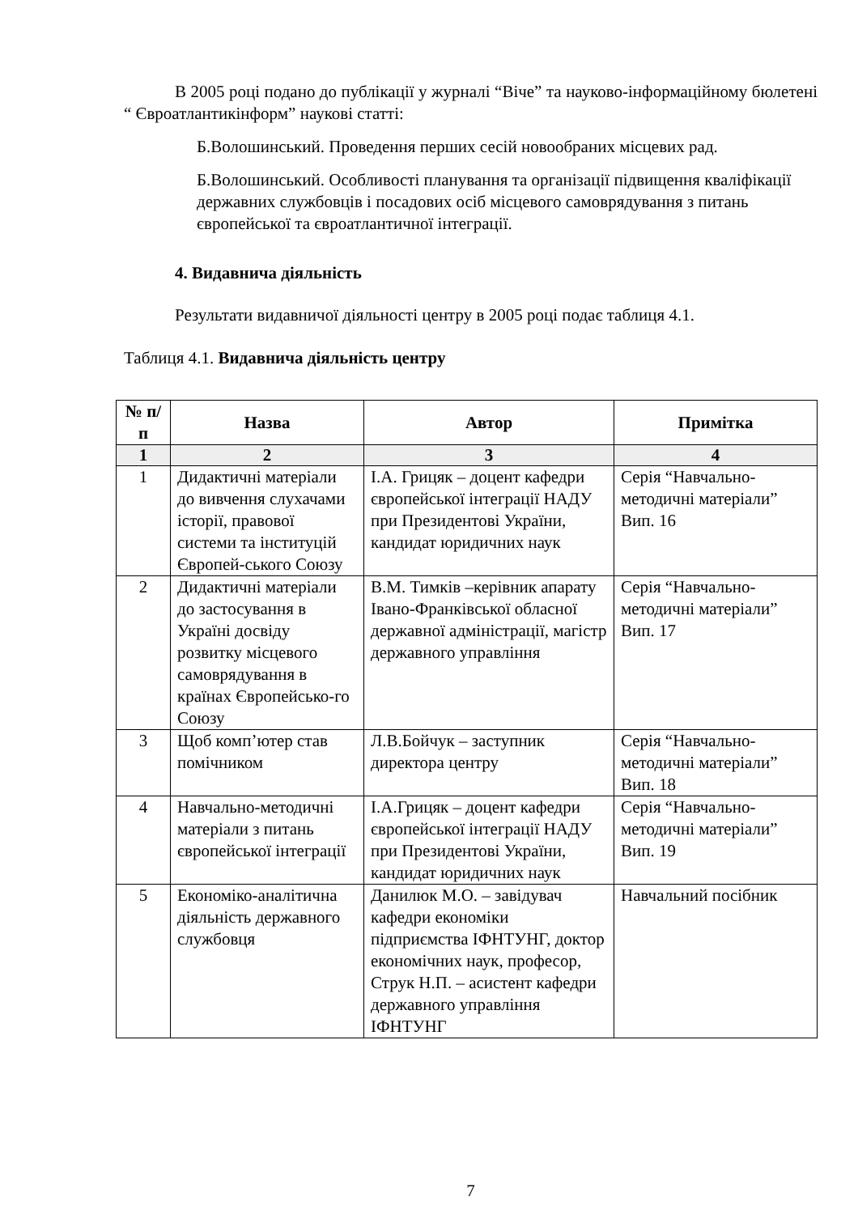В 2005 році подано до публікації у журналі “Віче” та науково-інформаційному бюлетені “ Євроатлантикінформ” наукові статті:
Б.Волошинський. Проведення перших сесій новообраних місцевих рад.
Б.Волошинський. Особливості планування та організації підвищення кваліфікації державних службовців і посадових осіб місцевого самоврядування з питань європейської та євроатлантичної інтеграції.
4. Видавнича діяльність
Результати видавничої діяльності центру в 2005 році подає таблиця 4.1.
Таблиця 4.1. Видавнича діяльність центру
| № п/п | Назва | Автор | Примітка |
| --- | --- | --- | --- |
| 1 | 2 | 3 | 4 |
| 1 | Дидактичні матеріали до вивчення слухачами історії, правової системи та інституцій Європей-ського Союзу | І.А. Грицяк – доцент кафедри європейської інтеграції НАДУ при Президентові України, кандидат юридичних наук | Серія “Навчально-методичні матеріали” Вип. 16 |
| 2 | Дидактичні матеріали до застосування в Україні досвіду розвитку місцевого самоврядування в країнах Європейсько-го Союзу | В.М. Тимків –керівник апарату Івано-Франківської обласної державної адміністрації, магістр державного управління | Серія “Навчально-методичні матеріали” Вип. 17 |
| 3 | Щоб комп’ютер став помічником | Л.В.Бойчук – заступник директора центру | Серія “Навчально-методичні матеріали” Вип. 18 |
| 4 | Навчально-методичні матеріали з питань європейської інтеграції | І.А.Грицяк – доцент кафедри європейської інтеграції НАДУ при Президентові України, кандидат юридичних наук | Серія “Навчально-методичні матеріали” Вип. 19 |
| 5 | Економіко-аналітична діяльність державного службовця | Данилюк М.О. – завідувач кафедри економіки підприємства ІФНТУНГ, доктор економічних наук, професор, Струк Н.П. – асистент кафедри державного управління ІФНТУНГ | Навчальний посібник |
7